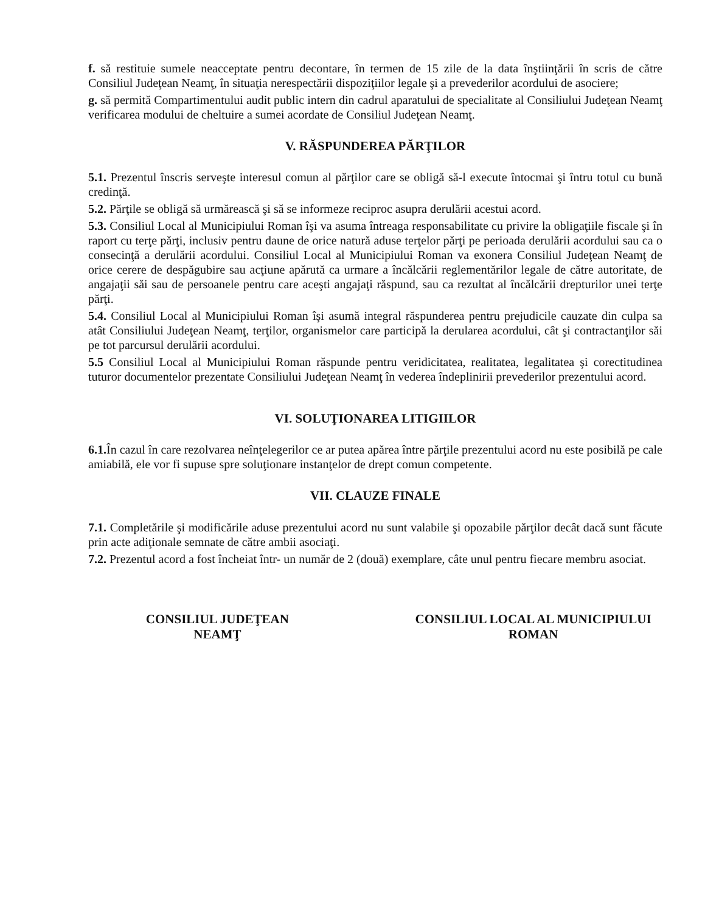f. să restituie sumele neacceptate pentru decontare, în termen de 15 zile de la data înştiinţării în scris de către Consiliul Judeţean Neamţ, în situaţia nerespectării dispoziţiilor legale şi a prevederilor acordului de asociere;
g. să permită Compartimentului audit public intern din cadrul aparatului de specialitate al Consiliului Judeţean Neamţ verificarea modului de cheltuire a sumei acordate de Consiliul Judeţean Neamţ.
V. RĂSPUNDEREA PĂRŢILOR
5.1. Prezentul înscris serveşte interesul comun al părţilor care se obligă să-l execute întocmai şi întru totul cu bună credinţă.
5.2. Părţile se obligă să urmărească şi să se informeze reciproc asupra derulării acestui acord.
5.3. Consiliul Local al Municipiului Roman îşi va asuma întreaga responsabilitate cu privire la obligaţiile fiscale şi în raport cu terţe părţi, inclusiv pentru daune de orice natură aduse terţelor părţi pe perioada derulării acordului sau ca o consecinţă a derulării acordului. Consiliul Local al Municipiului Roman va exonera Consiliul Judeţean Neamţ de orice cerere de despăgubire sau acţiune apărută ca urmare a încălcării reglementărilor legale de către autoritate, de angajaţii săi sau de persoanele pentru care aceşti angajaţi răspund, sau ca rezultat al încălcării drepturilor unei terţe părţi.
5.4. Consiliul Local al Municipiului Roman îşi asumă integral răspunderea pentru prejudicile cauzate din culpa sa atât Consiliului Judeţean Neamţ, terţilor, organismelor care participă la derularea acordului, cât şi contractanţilor săi pe tot parcursul derulării acordului.
5.5 Consiliul Local al Municipiului Roman răspunde pentru veridicitatea, realitatea, legalitatea şi corectitudinea tuturor documentelor prezentate Consiliului Judeţean Neamţ în vederea îndeplinirii prevederilor prezentului acord.
VI. SOLUŢIONAREA LITIGIILOR
6.1. În cazul în care rezolvarea neînţelegerilor ce ar putea apărea între părţile prezentului acord nu este posibilă pe cale amiabilă, ele vor fi supuse spre soluţionare instanţelor de drept comun competente.
VII. CLAUZE FINALE
7.1. Completările şi modificările aduse prezentului acord nu sunt valabile şi opozabile părţilor decât dacă sunt făcute prin acte adiţionale semnate de către ambii asociaţi.
7.2. Prezentul acord a fost încheiat într- un număr de 2 (două) exemplare, câte unul pentru fiecare membru asociat.
CONSILIUL JUDEŢEAN
NEAMŢ
CONSILIUL LOCAL AL MUNICIPIULUI
ROMAN